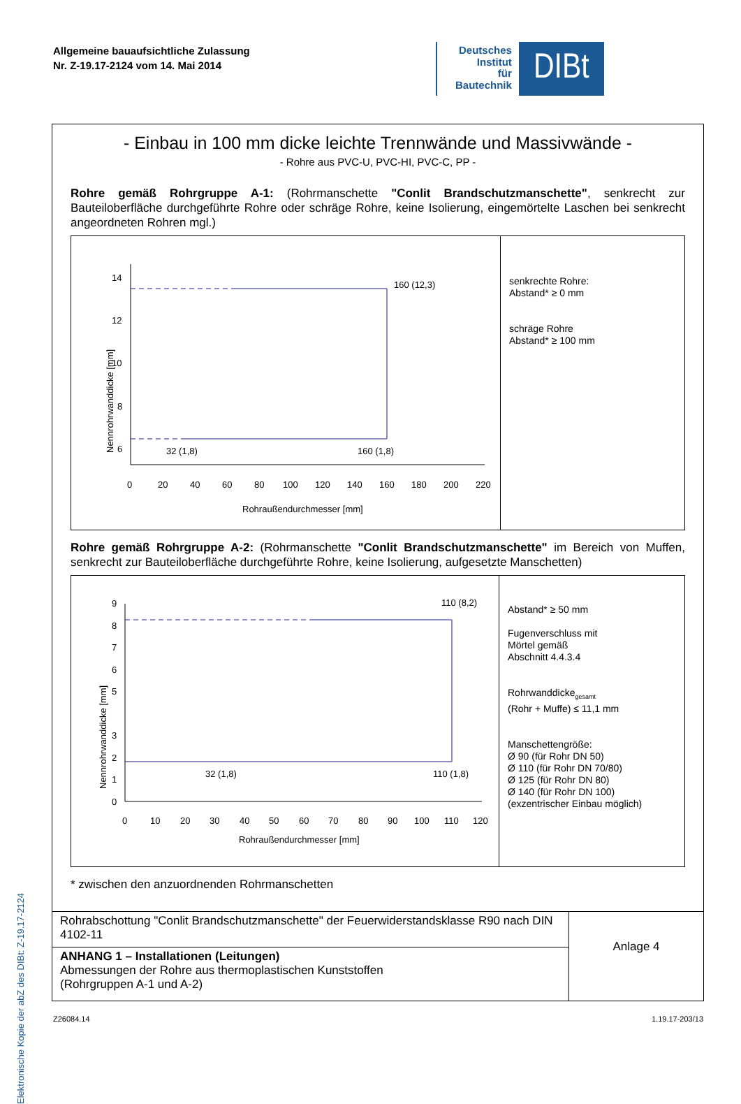Allgemeine bauaufsichtliche Zulassung
Nr. Z-19.17-2124 vom 14. Mai 2014
Deutsches
Institut
für
Bautechnik
DIBt
Elektronische Kopie der abZ des DIBt: Z-19.17-2124
- Einbau in 100 mm dicke leichte Trennwände und Massivwände -
- Rohre aus PVC-U, PVC-HI, PVC-C, PP -
Rohre gemäß Rohrgruppe A-1: (Rohrmanschette "Conlit Brandschutzmanschette", senkrecht zur Bauteiloberfläche durchgeführte Rohre oder schräge Rohre, keine Isolierung, eingemörtelte Laschen bei senkrecht angeordneten Rohren mgl.)
14
12
10
8
6
4
0
20
40
60
80
100
120
140
160
180
200
220
Rohraußendurchmesser [mm]
Nennrohrwanddicke [mm]
160 (12,3)
32 (1,8)
160 (1,8)
senkrechte Rohre:
Abstand* ≥ 0 mm
schräge Rohre
Abstand* ≥ 100 mm
Rohre gemäß Rohrgruppe A-2: (Rohrmanschette "Conlit Brandschutzmanschette" im Bereich von Muffen, senkrecht zur Bauteiloberfläche durchgeführte Rohre, keine Isolierung, aufgesetzte Manschetten)
9
8
7
6
5
3
2
1
0
0
10
20
30
40
50
60
70
80
90
100
110
120
Rohraußendurchmesser [mm]
Nennrohrwanddicke [mm]
110 (8,2)
32 (1,8)
110 (1,8)
Abstand* ≥ 50 mm
Fugenverschluss mit
Mörtel gemäß
Abschnitt 4.4.3.4
Rohrwanddicke<sub>gesamt</sub>
(Rohr + Muffe) ≤ 11,1 mm
Manschettengröße:
Ø 90 (für Rohr DN 50)
Ø 110 (für Rohr DN 70/80)
Ø 125 (für Rohr DN 80)
Ø 140 (für Rohr DN 100)
(exzentrischer Einbau möglich)
* zwischen den anzuordnenden Rohrmanschetten
| Rohrabschottung "Conlit Brandschutzmanschette" der Feuerwiderstandsklasse R90 nach DIN 4102-11 | Anlage 4 |
| ANHANG 1 – Installationen (Leitungen) Abmessungen der Rohre aus thermoplastischen Kunststoffen (Rohrgruppen A-1 und A-2) | |
Z26084.14 1.19.17-203/13